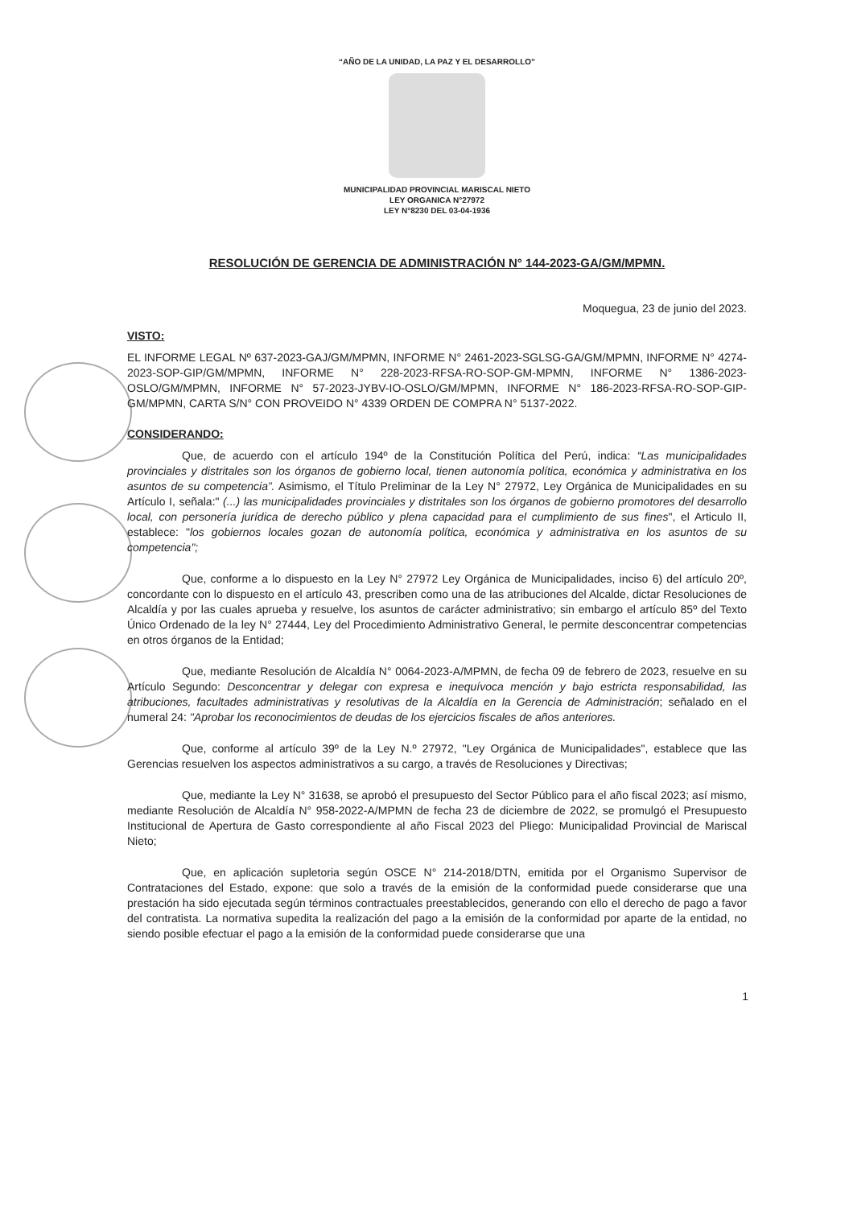“AÑO DE LA UNIDAD, LA PAZ Y EL DESARROLLO”
MUNICIPALIDAD PROVINCIAL MARISCAL NIETO
LEY ORGANICA N°27972
LEY N°8230 DEL 03-04-1936
RESOLUCIÓN DE GERENCIA DE ADMINISTRACIÓN N° 144-2023-GA/GM/MPMN.
Moquegua, 23 de junio del 2023.
VISTO:
EL INFORME LEGAL Nº 637-2023-GAJ/GM/MPMN, INFORME N° 2461-2023-SGLSG-GA/GM/MPMN, INFORME N° 4274-2023-SOP-GIP/GM/MPMN, INFORME N° 228-2023-RFSA-RO-SOP-GM-MPMN, INFORME N° 1386-2023-OSLO/GM/MPMN, INFORME N° 57-2023-JYBV-IO-OSLO/GM/MPMN, INFORME N° 186-2023-RFSA-RO-SOP-GIP-GM/MPMN, CARTA S/N° CON PROVEIDO N° 4339 ORDEN DE COMPRA N° 5137-2022.
CONSIDERANDO:
Que, de acuerdo con el artículo 194º de la Constitución Política del Perú, indica: “Las municipalidades provinciales y distritales son los órganos de gobierno local, tienen autonomía política, económica y administrativa en los asuntos de su competencia”. Asimismo, el Título Preliminar de la Ley N° 27972, Ley Orgánica de Municipalidades en su Artículo I, señala:" (...) las municipalidades provinciales y distritales son los órganos de gobierno promotores del desarrollo local, con personería jurídica de derecho público y plena capacidad para el cumplimiento de sus fines", el Articulo II, establece: "los gobiernos locales gozan de autonomía política, económica y administrativa en los asuntos de su competencia";
Que, conforme a lo dispuesto en la Ley N° 27972 Ley Orgánica de Municipalidades, inciso 6) del artículo 20º, concordante con lo dispuesto en el artículo 43, prescriben como una de las atribuciones del Alcalde, dictar Resoluciones de Alcaldía y por las cuales aprueba y resuelve, los asuntos de carácter administrativo; sin embargo el artículo 85º del Texto Único Ordenado de la ley N° 27444, Ley del Procedimiento Administrativo General, le permite desconcentrar competencias en otros órganos de la Entidad;
Que, mediante Resolución de Alcaldía N° 0064-2023-A/MPMN, de fecha 09 de febrero de 2023, resuelve en su Artículo Segundo: Desconcentrar y delegar con expresa e inequívoca mención y bajo estricta responsabilidad, las atribuciones, facultades administrativas y resolutivas de la Alcaldía en la Gerencia de Administración; señalado en el numeral 24: "Aprobar los reconocimientos de deudas de los ejercicios fiscales de años anteriores.
Que, conforme al artículo 39º de la Ley N.º 27972, "Ley Orgánica de Municipalidades", establece que las Gerencias resuelven los aspectos administrativos a su cargo, a través de Resoluciones y Directivas;
Que, mediante la Ley N° 31638, se aprobó el presupuesto del Sector Público para el año fiscal 2023; así mismo, mediante Resolución de Alcaldía N° 958-2022-A/MPMN de fecha 23 de diciembre de 2022, se promulgó el Presupuesto Institucional de Apertura de Gasto correspondiente al año Fiscal 2023 del Pliego: Municipalidad Provincial de Mariscal Nieto;
Que, en aplicación supletoria según OSCE N° 214-2018/DTN, emitida por el Organismo Supervisor de Contrataciones del Estado, expone: que solo a través de la emisión de la conformidad puede considerarse que una prestación ha sido ejecutada según términos contractuales preestablecidos, generando con ello el derecho de pago a favor del contratista. La normativa supedita la realización del pago a la emisión de la conformidad por aparte de la entidad, no siendo posible efectuar el pago a la emisión de la conformidad puede considerarse que una
1